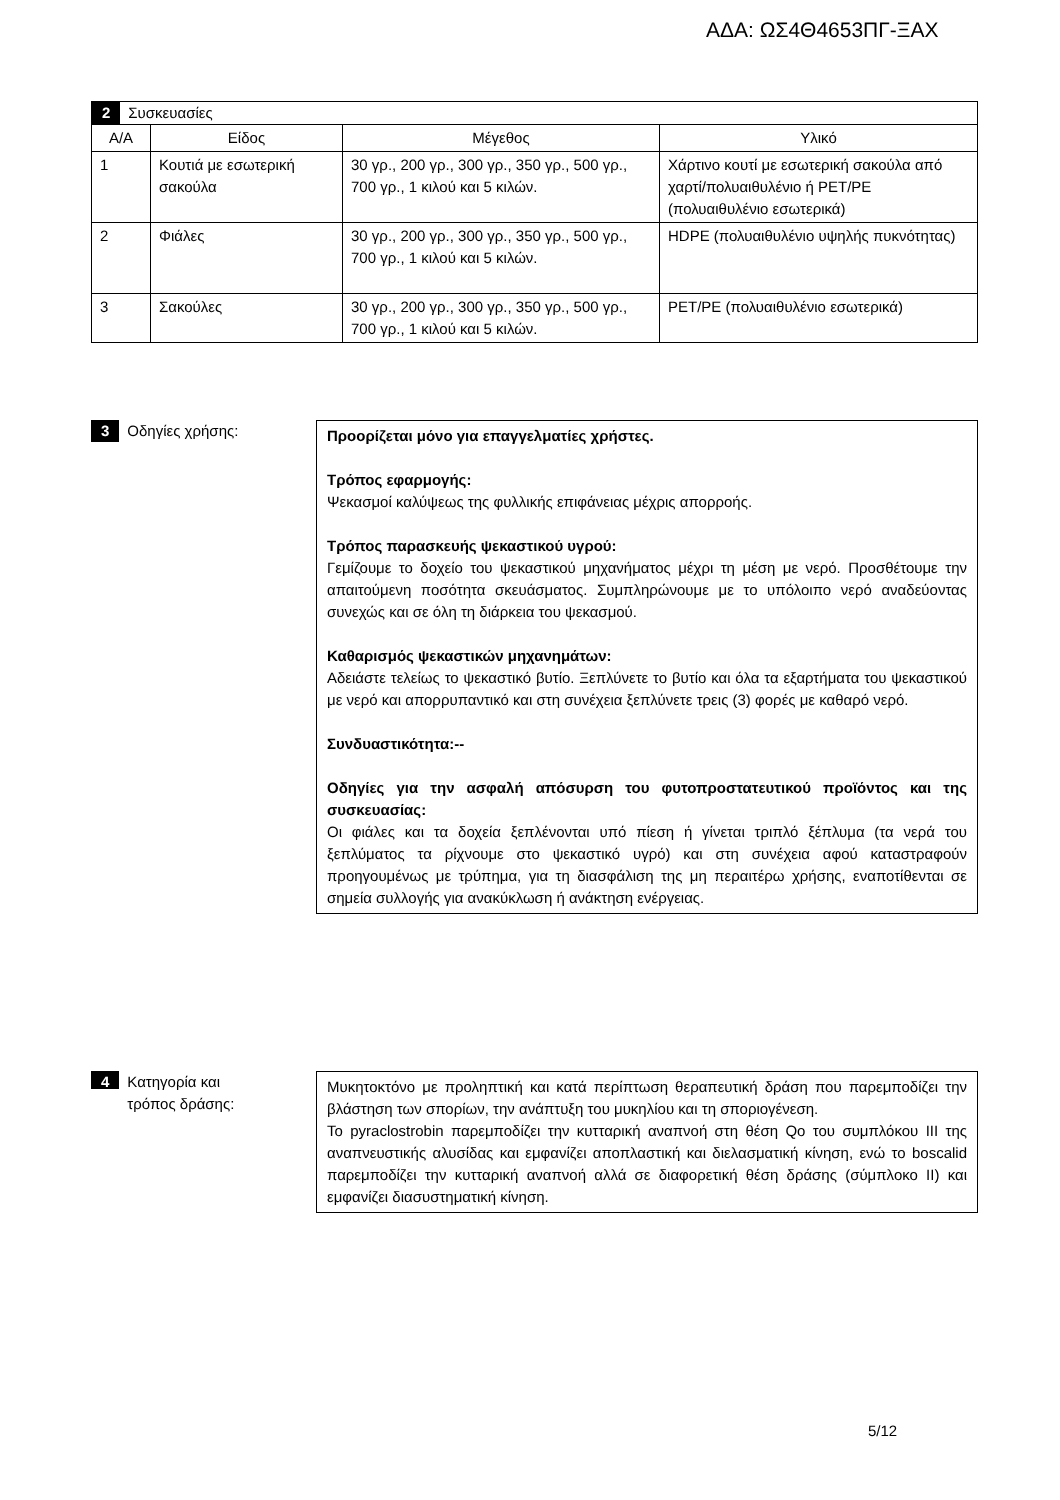ΑΔΑ: ΩΣ4Θ4653ΠΓ-ΞΑΧ
| 2 Συσκευασίες | | | |
| Α/Α | Είδος | Μέγεθος | Υλικό |
| 1 | Κουτιά με εσωτερική σακούλα | 30 γρ., 200 γρ., 300 γρ., 350 γρ., 500 γρ., 700 γρ., 1 κιλού και 5 κιλών. | Χάρτινο κουτί με εσωτερική σακούλα από χαρτί/πολυαιθυλένιο ή PET/PE (πολυαιθυλένιο εσωτερικά) |
| 2 | Φιάλες | 30 γρ., 200 γρ., 300 γρ., 350 γρ., 500 γρ., 700 γρ., 1 κιλού και 5 κιλών. | HDPE (πολυαιθυλένιο υψηλής πυκνότητας) |
| 3 | Σακούλες | 30 γρ., 200 γρ., 300 γρ., 350 γρ., 500 γρ., 700 γρ., 1 κιλού και 5 κιλών. | PET/PE (πολυαιθυλένιο εσωτερικά) |
3 Οδηγίες χρήσης:
Προορίζεται μόνο για επαγγελματίες χρήστες.
Τρόπος εφαρμογής:
Ψεκασμοί καλύψεως της φυλλικής επιφάνειας μέχρις απορροής.
Τρόπος παρασκευής ψεκαστικού υγρού:
Γεμίζουμε το δοχείο του ψεκαστικού μηχανήματος μέχρι τη μέση με νερό. Προσθέτουμε την απαιτούμενη ποσότητα σκευάσματος. Συμπληρώνουμε με το υπόλοιπο νερό αναδεύοντας συνεχώς και σε όλη τη διάρκεια του ψεκασμού.
Καθαρισμός ψεκαστικών μηχανημάτων:
Αδειάστε τελείως το ψεκαστικό βυτίο. Ξεπλύνετε το βυτίο και όλα τα εξαρτήματα του ψεκαστικού με νερό και απορρυπαντικό και στη συνέχεια ξεπλύνετε τρεις (3) φορές με καθαρό νερό.
Συνδυαστικότητα:--
Οδηγίες για την ασφαλή απόσυρση του φυτοπροστατευτικού προϊόντος και της συσκευασίας:
Οι φιάλες και τα δοχεία ξεπλένονται υπό πίεση ή γίνεται τριπλό ξέπλυμα (τα νερά του ξεπλύματος τα ρίχνουμε στο ψεκαστικό υγρό) και στη συνέχεια αφού καταστραφούν προηγουμένως με τρύπημα, για τη διασφάλιση της μη περαιτέρω χρήσης, εναποτίθενται σε σημεία συλλογής για ανακύκλωση ή ανάκτηση ενέργειας.
4 Κατηγορία και
τρόπος δράσης:
Μυκητοκτόνο με προληπτική και κατά περίπτωση θεραπευτική δράση που παρεμποδίζει την βλάστηση των σπορίων, την ανάπτυξη του μυκηλίου και τη σποριογένεση.
Το pyraclostrobin παρεμποδίζει την κυτταρική αναπνοή στη θέση Qo του συμπλόκου III της αναπνευστικής αλυσίδας και εμφανίζει αποπλαστική και διελασματική κίνηση, ενώ το boscalid παρεμποδίζει την κυτταρική αναπνοή αλλά σε διαφορετική θέση δράσης (σύμπλοκο II) και εμφανίζει διασυστηματική κίνηση.
5/12